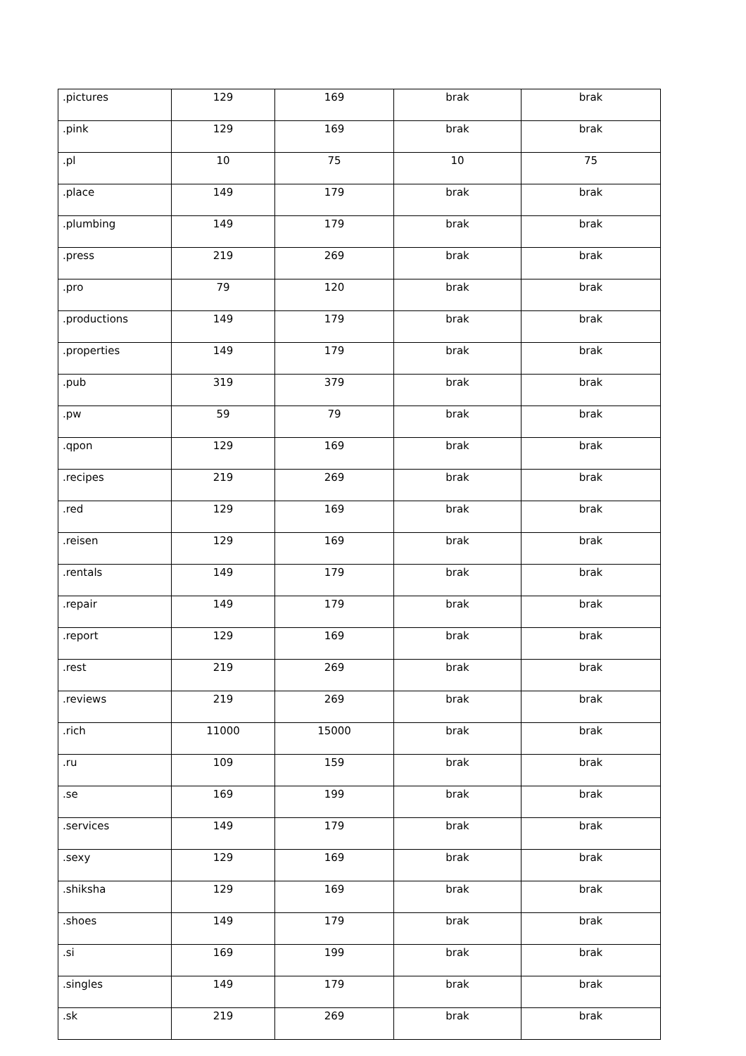| .pictures | 129 | 169 | brak | brak |
| .pink | 129 | 169 | brak | brak |
| .pl | 10 | 75 | 10 | 75 |
| .place | 149 | 179 | brak | brak |
| .plumbing | 149 | 179 | brak | brak |
| .press | 219 | 269 | brak | brak |
| .pro | 79 | 120 | brak | brak |
| .productions | 149 | 179 | brak | brak |
| .properties | 149 | 179 | brak | brak |
| .pub | 319 | 379 | brak | brak |
| .pw | 59 | 79 | brak | brak |
| .qpon | 129 | 169 | brak | brak |
| .recipes | 219 | 269 | brak | brak |
| .red | 129 | 169 | brak | brak |
| .reisen | 129 | 169 | brak | brak |
| .rentals | 149 | 179 | brak | brak |
| .repair | 149 | 179 | brak | brak |
| .report | 129 | 169 | brak | brak |
| .rest | 219 | 269 | brak | brak |
| .reviews | 219 | 269 | brak | brak |
| .rich | 11000 | 15000 | brak | brak |
| .ru | 109 | 159 | brak | brak |
| .se | 169 | 199 | brak | brak |
| .services | 149 | 179 | brak | brak |
| .sexy | 129 | 169 | brak | brak |
| .shiksha | 129 | 169 | brak | brak |
| .shoes | 149 | 179 | brak | brak |
| .si | 169 | 199 | brak | brak |
| .singles | 149 | 179 | brak | brak |
| .sk | 219 | 269 | brak | brak |